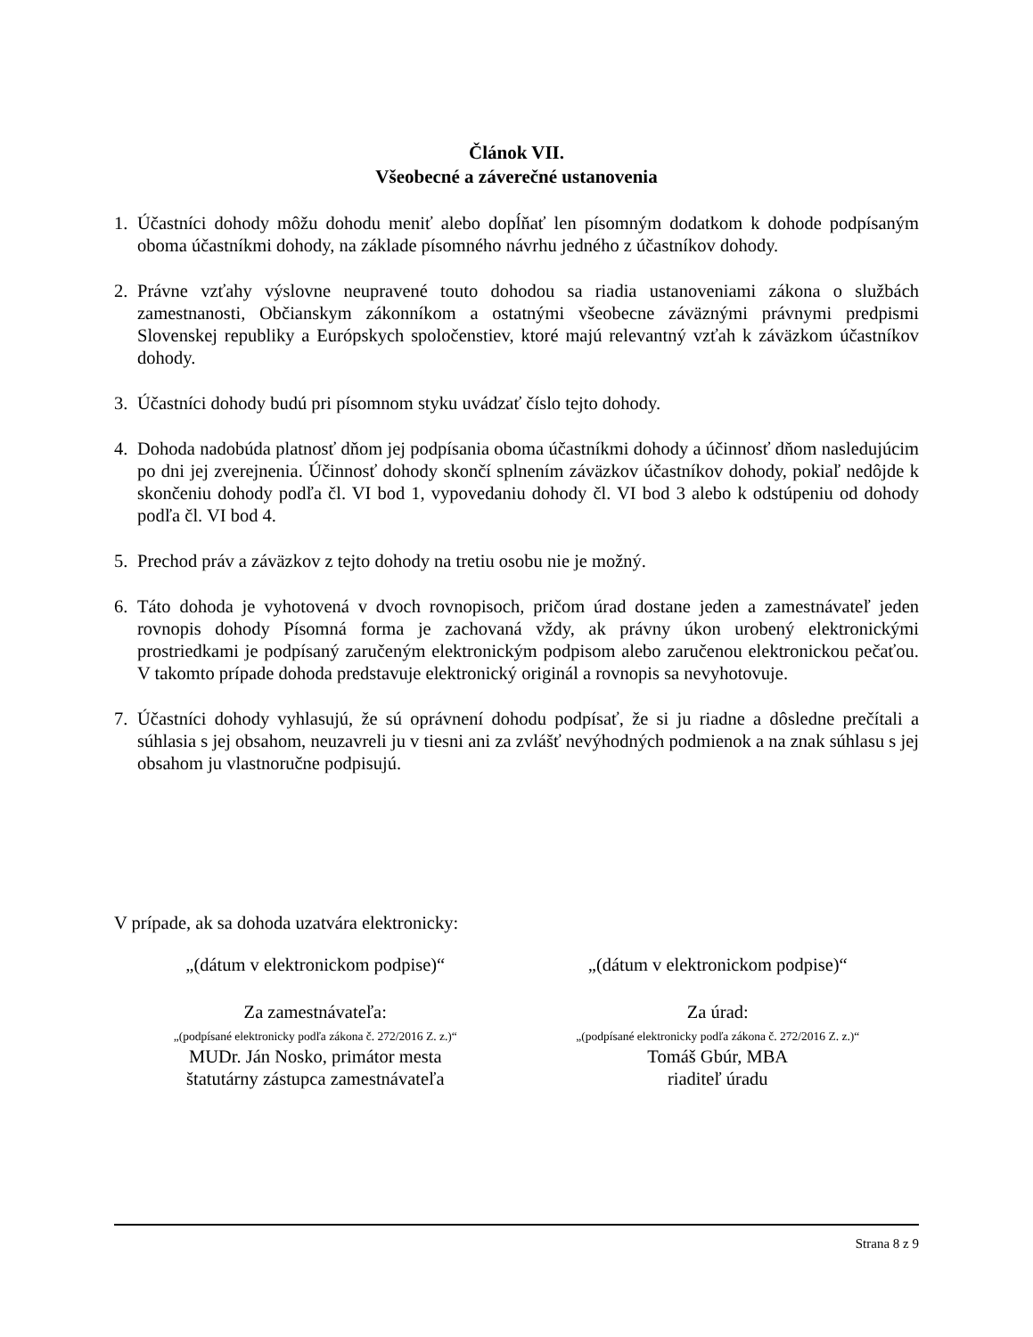Článok VII.
Všeobecné a záverečné ustanovenia
1. Účastníci dohody môžu dohodu meniť alebo dopĺňať len písomným dodatkom k dohode podpísaným oboma účastníkmi dohody, na základe písomného návrhu jedného z účastníkov dohody.
2. Právne vzťahy výslovne neupravené touto dohodou sa riadia ustanoveniami zákona o službách zamestnanosti, Občianskym zákonníkom a ostatnými všeobecne záväznými právnymi predpismi Slovenskej republiky a Európskych spoločenstiev, ktoré majú relevantný vzťah k záväzkom účastníkov dohody.
3. Účastníci dohody budú pri písomnom styku uvádzať číslo tejto dohody.
4. Dohoda nadobúda platnosť dňom jej podpísania oboma účastníkmi dohody a účinnosť dňom nasledujúcim po dni jej zverejnenia. Účinnosť dohody skončí splnením záväzkov účastníkov dohody, pokiaľ nedôjde k skončeniu dohody podľa čl. VI bod 1, vypovedaniu dohody čl. VI bod 3 alebo k odstúpeniu od dohody podľa čl. VI bod 4.
5. Prechod práv a záväzkov z tejto dohody na tretiu osobu nie je možný.
6. Táto dohoda je vyhotovená v dvoch rovnopisoch, pričom úrad dostane jeden a zamestnávateľ jeden rovnopis dohody Písomná forma je zachovaná vždy, ak právny úkon urobený elektronickými prostriedkami je podpísaný zaručeným elektronickým podpisom alebo zaručenou elektronickou pečaťou. V takomto prípade dohoda predstavuje elektronický originál a rovnopis sa nevyhotovuje.
7. Účastníci dohody vyhlasujú, že sú oprávnení dohodu podpísať, že si ju riadne a dôsledne prečítali a súhlasia s jej obsahom, neuzavreli ju v tiesni ani za zvlášť nevýhodných podmienok a na znak súhlasu s jej obsahom ju vlastnoručne podpisujú.
V prípade, ak sa dohoda uzatvára elektronicky:
„(dátum v elektronickom podpise)“
„(dátum v elektronickom podpise)“
Za zamestnávateľa:
„(podpísané elektronicky podľa zákona č. 272/2016 Z. z.)“
MUDr. Ján Nosko, primátor mesta
štatutárny zástupca zamestnávateľa
Za úrad:
„(podpísané elektronicky podľa zákona č. 272/2016 Z. z.)“
Tomáš Gbúr, MBA
riaditeľ úradu
Strana 8 z 9